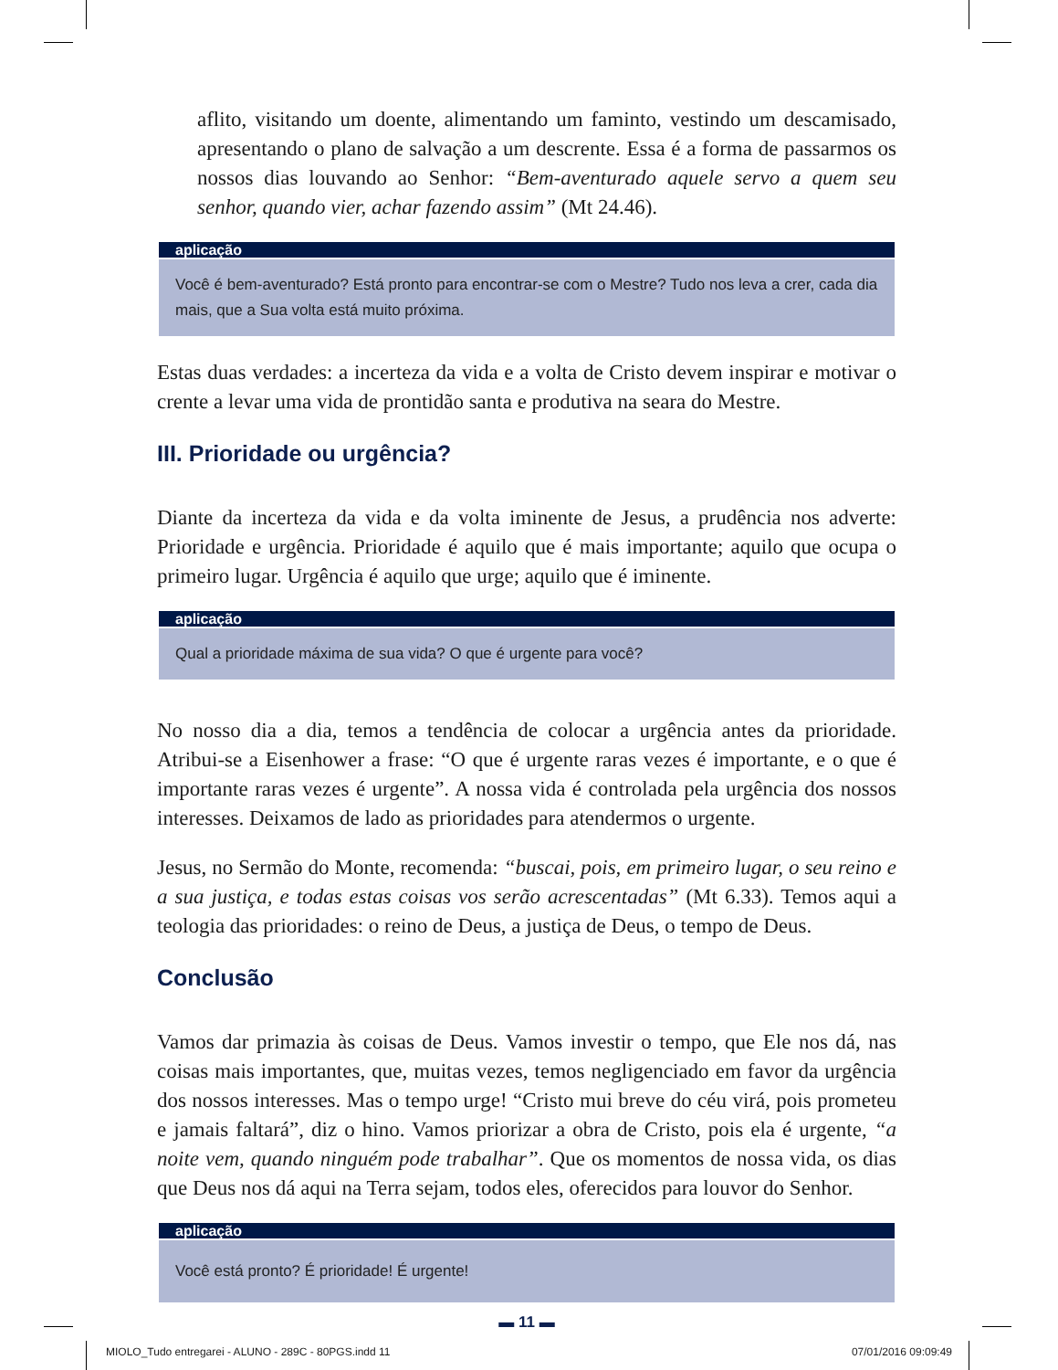aflito, visitando um doente, alimentando um faminto, vestindo um descamisado, apresentando o plano de salvação a um descrente. Essa é a forma de passarmos os nossos dias louvando ao Senhor: “Bem-aventurado aquele servo a quem seu senhor, quando vier, achar fazendo assim” (Mt 24.46).
aplicação
Você é bem-aventurado? Está pronto para encontrar-se com o Mestre? Tudo nos leva a crer, cada dia mais, que a Sua volta está muito próxima.
Estas duas verdades: a incerteza da vida e a volta de Cristo devem inspirar e motivar o crente a levar uma vida de prontidão santa e produtiva na seara do Mestre.
III. Prioridade ou urgência?
Diante da incerteza da vida e da volta iminente de Jesus, a prudência nos adverte: Prioridade e urgência. Prioridade é aquilo que é mais importante; aquilo que ocupa o primeiro lugar. Urgência é aquilo que urge; aquilo que é iminente.
aplicação
Qual a prioridade máxima de sua vida? O que é urgente para você?
No nosso dia a dia, temos a tendência de colocar a urgência antes da prioridade. Atribui-se a Eisenhower a frase: “O que é urgente raras vezes é importante, e o que é importante raras vezes é urgente”. A nossa vida é controlada pela urgência dos nossos interesses. Deixamos de lado as prioridades para atendermos o urgente.
Jesus, no Sermão do Monte, recomenda: “buscai, pois, em primeiro lugar, o seu reino e a sua justiça, e todas estas coisas vos serão acrescentadas” (Mt 6.33). Temos aqui a teologia das prioridades: o reino de Deus, a justiça de Deus, o tempo de Deus.
Conclusão
Vamos dar primazia às coisas de Deus. Vamos investir o tempo, que Ele nos dá, nas coisas mais importantes, que, muitas vezes, temos negligenciado em favor da urgência dos nossos interesses. Mas o tempo urge! “Cristo mui breve do céu virá, pois prometeu e jamais faltará”, diz o hino. Vamos priorizar a obra de Cristo, pois ela é urgente, “a noite vem, quando ninguém pode trabalhar”. Que os momentos de nossa vida, os dias que Deus nos dá aqui na Terra sejam, todos eles, oferecidos para louvor do Senhor.
aplicação
Você está pronto? É prioridade! É urgente!
▬ 11 ▬
MIOLO_Tudo entregarei - ALUNO - 289C - 80PGS.indd 11 07/01/2016 09:09:49